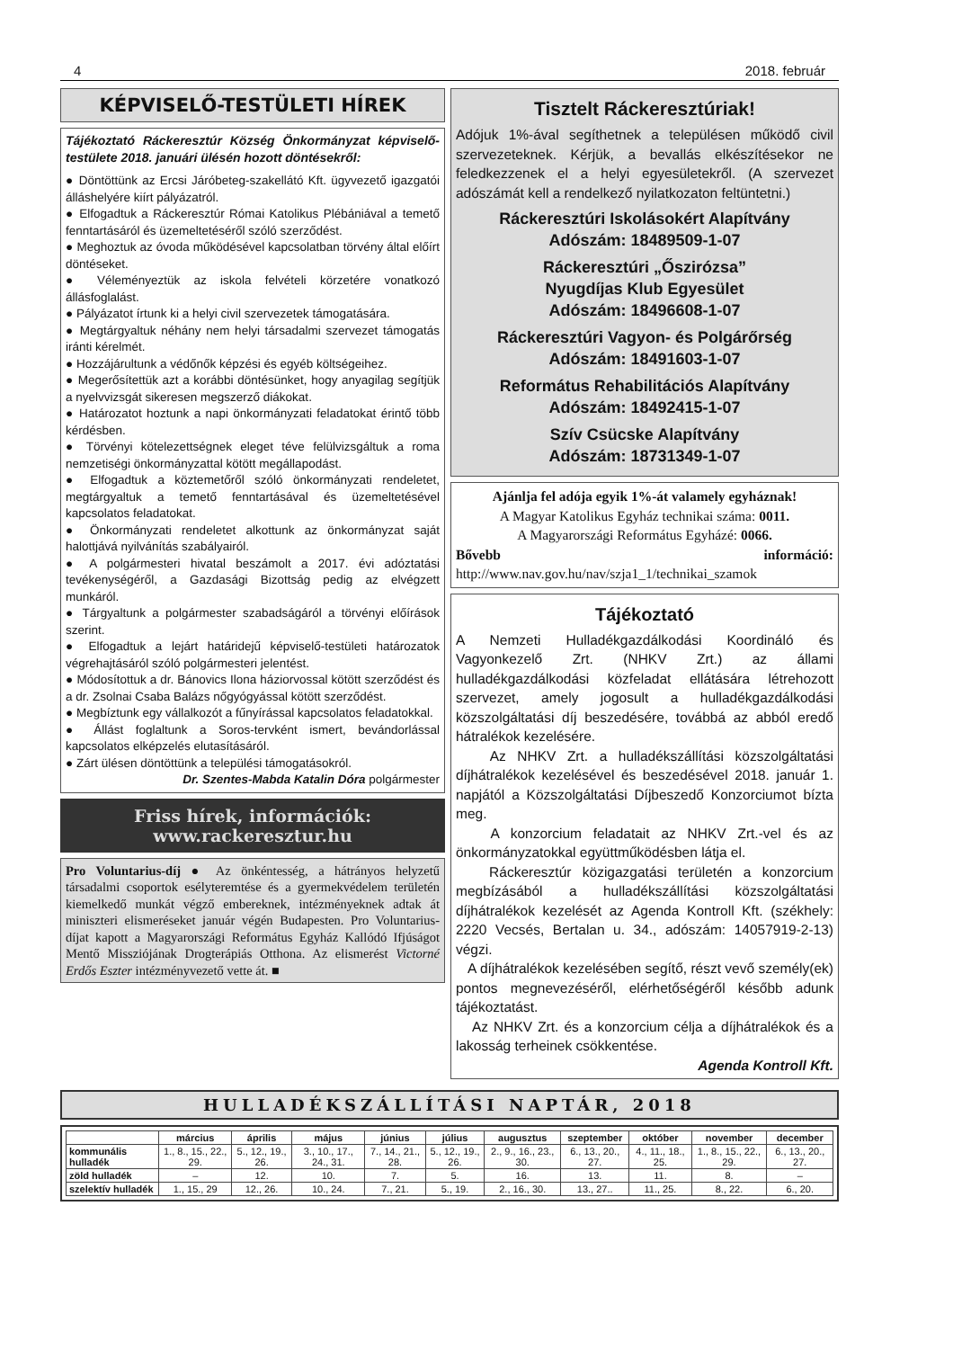4 2018. február
KÉPVISELŐ-TESTÜLETI HÍREK
Tájékoztató Ráckeresztúr Község Önkormányzat képviselő-testülete 2018. januári ülésén hozott döntésekről:
● Döntöttünk az Ercsi Járóbeteg-szakellátó Kft. ügyvezető igazgatói álláshelyére kiírt pályázatról.
● Elfogadtuk a Ráckeresztúr Római Katolikus Plébániával a temető fenntartásáról és üzemeltetéséről szóló szerződést.
● Meghoztuk az óvoda működésével kapcsolatban törvény által előírt döntéseket.
● Véleményeztük az iskola felvételi körzetére vonatkozó állásfoglalást.
● Pályázatot írtunk ki a helyi civil szervezetek támogatására.
● Megtárgyaltuk néhány nem helyi társadalmi szervezet támogatás iránti kérelmét.
● Hozzájárultunk a védőnők képzési és egyéb költségeihez.
● Megerősítettük azt a korábbi döntésünket, hogy anyagilag segítjük a nyelvvizsgát sikeresen megszerző diákokat.
● Határozatot hoztunk a napi önkormányzati feladatokat érintő több kérdésben.
● Törvényi kötelezettségnek eleget téve felülvizsgáltuk a roma nemzetiségi önkormányzattal kötött megállapodást.
● Elfogadtuk a köztemetőről szóló önkormányzati rendeletet, megtárgyaltuk a temető fenntartásával és üzemeltetésével kapcsolatos feladatokat.
● Önkormányzati rendeletet alkottunk az önkormányzat saját halottjává nyilvánítás szabályairól.
● A polgármesteri hivatal beszámolt a 2017. évi adóztatási tevékenységéről, a Gazdasági Bizottság pedig az elvégzett munkáról.
● Tárgyaltunk a polgármester szabadságáról a törvényi előírások szerint.
● Elfogadtuk a lejárt határidejű képviselő-testületi határozatok végrehajtásáról szóló polgármesteri jelentést.
● Módosítottuk a dr. Bánovics Ilona háziorvossal kötött szerződést és a dr. Zsolnai Csaba Balázs nőgyógyással kötött szerződést.
● Megbíztunk egy vállalkozót a fűnyírással kapcsolatos feladatokkal.
● Állást foglaltunk a Soros-tervként ismert, bevándorlással kapcsolatos elképzelés elutasításáról.
● Zárt ülésen döntöttünk a települési támogatásokról.
Dr. Szentes-Mabda Katalin Dóra polgármester
Friss hírek, információk:
www.rackeresztur.hu
Pro Voluntarius-díj ● Az önkéntesség, a hátrányos helyzetű társadalmi csoportok esélyteremtése és a gyermekvédelem területén kiemelkedő munkát végző embereknek, intézményeknek adtak át miniszteri elismeréseket január végén Budapesten. Pro Voluntarius-díjat kapott a Magyarországi Református Egyház Kallódó Ifjúságot Mentő Missziójának Drogterápiás Otthona. Az elismerést Victorné Erdős Eszter intézményvezető vette át. ■
Tisztelt Ráckeresztúriak!
Adójuk 1%-ával segíthetnek a településen működő civil szervezeteknek. Kérjük, a bevallás elkészítésekor ne feledkezzenek el a helyi egyesületekről. (A szervezet adószámát kell a rendelkező nyilatkozaton feltüntetni.)
Ráckeresztúri Iskolásokért Alapítvány
Adószám: 18489509-1-07
Ráckeresztúri „Őszirózsa”
Nyugdíjas Klub Egyesület
Adószám: 18496608-1-07
Ráckeresztúri Vagyon- és Polgárőrség
Adószám: 18491603-1-07
Református Rehabilitációs Alapítvány
Adószám: 18492415-1-07
Szív Csücske Alapítvány
Adószám: 18731349-1-07
Ajánlja fel adója egyik 1%-át valamely egyháznak!
A Magyar Katolikus Egyház technikai száma: 0011.
A Magyarországi Református Egyházé: 0066.
Bővebb információ: http://www.nav.gov.hu/nav/szja1_1/technikai_szamok
Tájékoztató
A Nemzeti Hulladékgazdálkodási Koordináló és Vagyonkezelő Zrt. (NHKV Zrt.) az állami hulladékgazdálkodási közfeladat ellátására létrehozott szervezet, amely jogosult a hulladékgazdálkodási közszolgáltatási díj beszedésére, továbbá az abból eredő hátralékok kezelésére.
Az NHKV Zrt. a hulladékszállítási közszolgáltatási díjhátralékok kezelésével és beszedésével 2018. január 1. napjától a Közszolgáltatási Díjbeszedő Konzorciumot bízta meg.
A konzorcium feladatait az NHKV Zrt.-vel és az önkormányzatokkal együttműködésben látja el.
Ráckeresztúr közigazgatási területén a konzorcium megbízásából a hulladékszállítási közszolgáltatási díjhátralékok kezelését az Agenda Kontroll Kft. (székhely: 2220 Vecsés, Bertalan u. 34., adószám: 14057919-2-13) végzi.
A díjhátralékok kezelésében segítő, részt vevő személy(ek) pontos megnevezéséről, elérhetőségéről később adunk tájékoztatást.
Az NHKV Zrt. és a konzorcium célja a díjhátralékok és a lakosság terheinek csökkentése.
Agenda Kontroll Kft.
HULLADÉKSZÁLLÍTÁSI NAPTÁR, 2018
| | március | április | május | június | július | augusztus | szeptember | október | november | december |
| --- | --- | --- | --- | --- | --- | --- | --- | --- | --- | --- |
| kommunális hulladék | 1., 8., 15., 22., 29. | 5., 12., 19., 26. | 3., 10., 17., 24., 31. | 7., 14., 21., 28. | 5., 12., 19., 26. | 2., 9., 16., 23., 30. | 6., 13., 20., 27. | 4., 11., 18., 25. | 1., 8., 15., 22., 29. | 6., 13., 20., 27. |
| zöld hulladék | – | 12. | 10. | 7. | 5. | 16. | 13. | 11. | 8. | – |
| szelektív hulladék | 1., 15., 29 | 12., 26. | 10., 24. | 7., 21. | 5., 19. | 2., 16., 30. | 13., 27.. | 11., 25. | 8., 22. | 6., 20. |